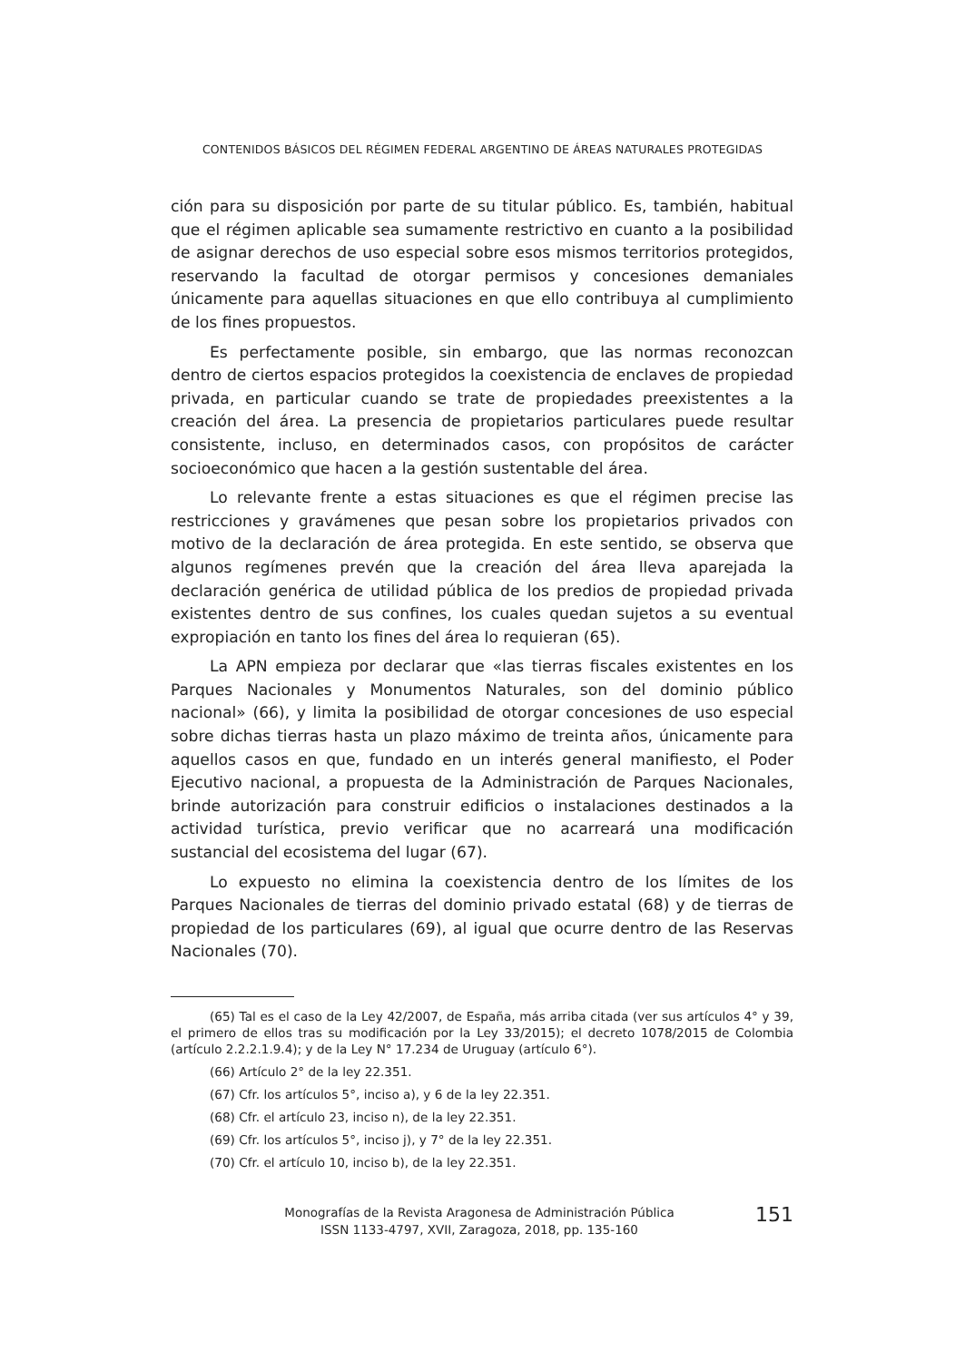CONTENIDOS BÁSICOS DEL RÉGIMEN FEDERAL ARGENTINO DE ÁREAS NATURALES PROTEGIDAS
ción para su disposición por parte de su titular público. Es, también, habitual que el régimen aplicable sea sumamente restrictivo en cuanto a la posibilidad de asignar derechos de uso especial sobre esos mismos territorios protegidos, reservando la facultad de otorgar permisos y concesiones demaniales únicamente para aquellas situaciones en que ello contribuya al cumplimiento de los fines propuestos.
Es perfectamente posible, sin embargo, que las normas reconozcan dentro de ciertos espacios protegidos la coexistencia de enclaves de propiedad privada, en particular cuando se trate de propiedades preexistentes a la creación del área. La presencia de propietarios particulares puede resultar consistente, incluso, en determinados casos, con propósitos de carácter socioeconómico que hacen a la gestión sustentable del área.
Lo relevante frente a estas situaciones es que el régimen precise las restricciones y gravámenes que pesan sobre los propietarios privados con motivo de la declaración de área protegida. En este sentido, se observa que algunos regímenes prevén que la creación del área lleva aparejada la declaración genérica de utilidad pública de los predios de propiedad privada existentes dentro de sus confines, los cuales quedan sujetos a su eventual expropiación en tanto los fines del área lo requieran (65).
La APN empieza por declarar que «las tierras fiscales existentes en los Parques Nacionales y Monumentos Naturales, son del dominio público nacional» (66), y limita la posibilidad de otorgar concesiones de uso especial sobre dichas tierras hasta un plazo máximo de treinta años, únicamente para aquellos casos en que, fundado en un interés general manifiesto, el Poder Ejecutivo nacional, a propuesta de la Administración de Parques Nacionales, brinde autorización para construir edificios o instalaciones destinados a la actividad turística, previo verificar que no acarreará una modificación sustancial del ecosistema del lugar (67).
Lo expuesto no elimina la coexistencia dentro de los límites de los Parques Nacionales de tierras del dominio privado estatal (68) y de tierras de propiedad de los particulares (69), al igual que ocurre dentro de las Reservas Nacionales (70).
(65) Tal es el caso de la Ley 42/2007, de España, más arriba citada (ver sus artículos 4° y 39, el primero de ellos tras su modificación por la Ley 33/2015); el decreto 1078/2015 de Colombia (artículo 2.2.2.1.9.4); y de la Ley N° 17.234 de Uruguay (artículo 6°).
(66) Artículo 2° de la ley 22.351.
(67) Cfr. los artículos 5°, inciso a), y 6 de la ley 22.351.
(68) Cfr. el artículo 23, inciso n), de la ley 22.351.
(69) Cfr. los artículos 5°, inciso j), y 7° de la ley 22.351.
(70) Cfr. el artículo 10, inciso b), de la ley 22.351.
Monografías de la Revista Aragonesa de Administración Pública
ISSN 1133-4797, XVII, Zaragoza, 2018, pp. 135-160
151